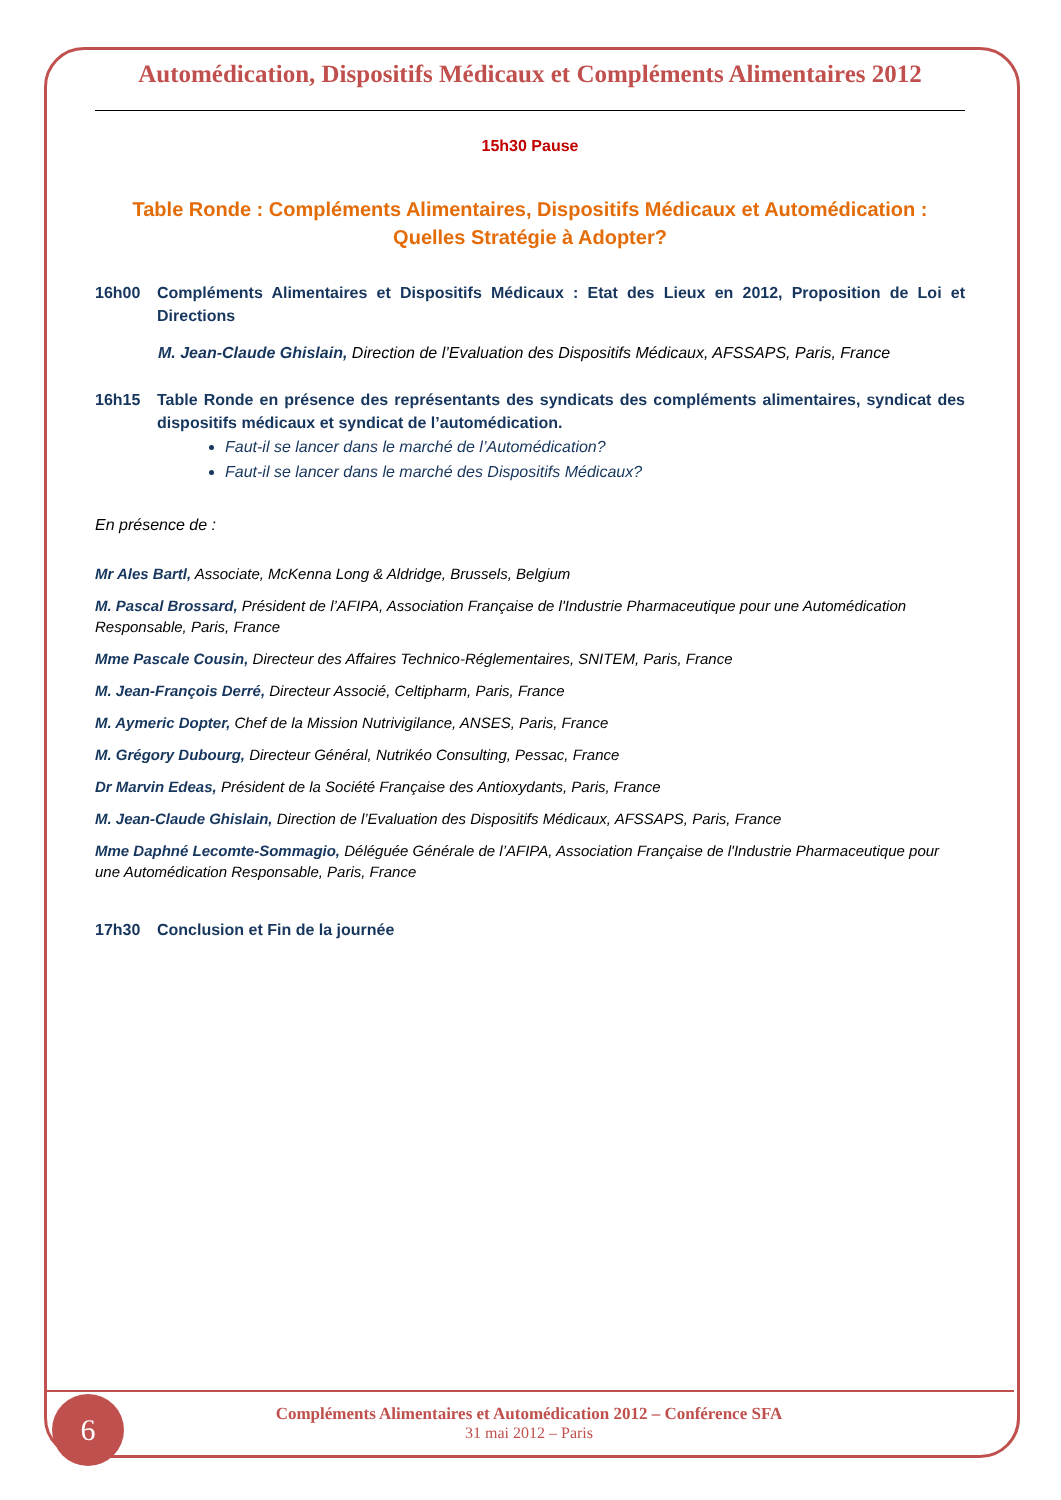Automédication, Dispositifs Médicaux et Compléments Alimentaires 2012
15h30 Pause
Table Ronde : Compléments Alimentaires, Dispositifs Médicaux et Automédication : Quelles Stratégie à Adopter?
16h00 Compléments Alimentaires et Dispositifs Médicaux : Etat des Lieux en 2012, Proposition de Loi et Directions
M. Jean-Claude Ghislain, Direction de l’Evaluation des Dispositifs Médicaux, AFSSAPS, Paris, France
16h15 Table Ronde en présence des représentants des syndicats des compléments alimentaires, syndicat des dispositifs médicaux et syndicat de l’automédication.
Faut-il se lancer dans le marché de l’Automédication?
Faut-il se lancer dans le marché des Dispositifs Médicaux?
En présence de :
Mr Ales Bartl, Associate, McKenna Long & Aldridge, Brussels, Belgium
M. Pascal Brossard, Président de l’AFIPA, Association Française de l'Industrie Pharmaceutique pour une Automédication Responsable, Paris, France
Mme Pascale Cousin, Directeur des Affaires Technico-Réglementaires, SNITEM, Paris, France
M. Jean-François Derré, Directeur Associé, Celtipharm, Paris, France
M. Aymeric Dopter, Chef de la Mission Nutrivigilance, ANSES, Paris, France
M. Grégory Dubourg, Directeur Général, Nutrikéo Consulting, Pessac, France
Dr Marvin Edeas, Président de la Société Française des Antioxydants, Paris, France
M. Jean-Claude Ghislain, Direction de l’Evaluation des Dispositifs Médicaux, AFSSAPS, Paris, France
Mme Daphné Lecomte-Sommagio, Déléguée Générale de l’AFIPA, Association Française de l'Industrie Pharmaceutique pour une Automédication Responsable, Paris, France
17h30 Conclusion et Fin de la journée
Compléments Alimentaires et Automédication 2012 – Conférence SFA
31 mai 2012 – Paris
6